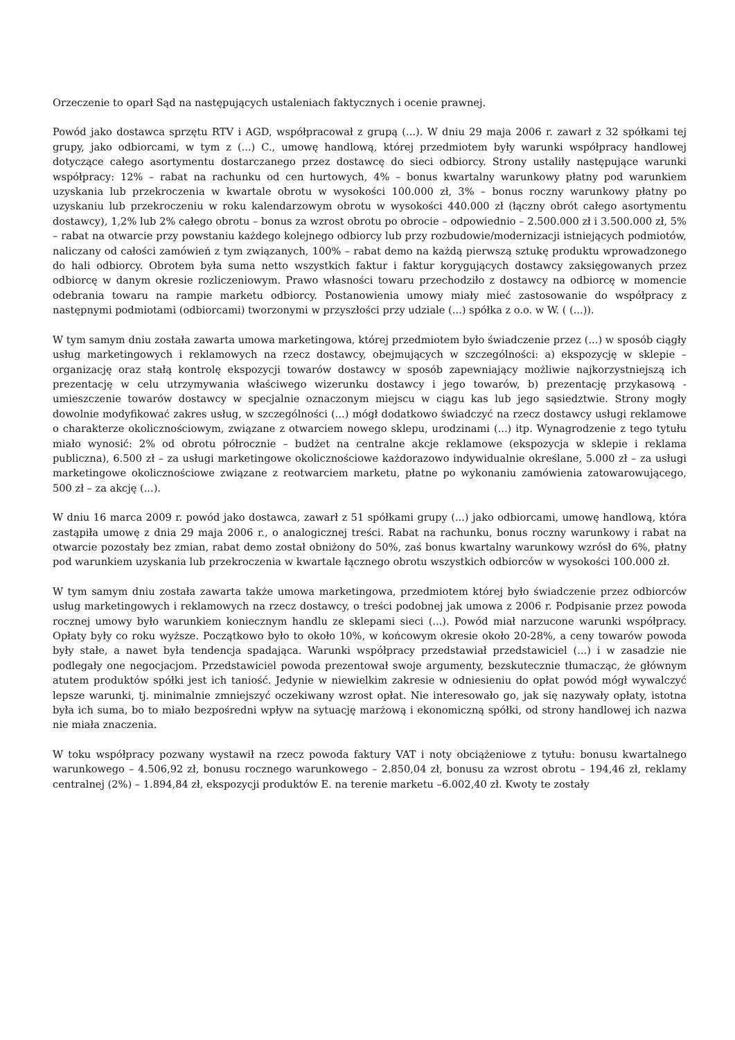Orzeczenie to oparł Sąd na następujących ustaleniach faktycznych i ocenie prawnej.
Powód jako dostawca sprzętu RTV i AGD, współpracował z grupą (...). W dniu 29 maja 2006 r. zawarł z 32 spółkami tej grupy, jako odbiorcami, w tym z (...) C., umowę handlową, której przedmiotem były warunki współpracy handlowej dotyczące całego asortymentu dostarczanego przez dostawcę do sieci odbiorcy. Strony ustaliły następujące warunki współpracy: 12% – rabat na rachunku od cen hurtowych, 4% – bonus kwartalny warunkowy płatny pod warunkiem uzyskania lub przekroczenia w kwartale obrotu w wysokości 100.000 zł, 3% – bonus roczny warunkowy płatny po uzyskaniu lub przekroczeniu w roku kalendarzowym obrotu w wysokości 440.000 zł (łączny obrót całego asortymentu dostawcy), 1,2% lub 2% całego obrotu – bonus za wzrost obrotu po obrocie – odpowiednio – 2.500.000 zł i 3.500.000 zł, 5% – rabat na otwarcie przy powstaniu każdego kolejnego odbiorcy lub przy rozbudowie/modernizacji istniejących podmiotów, naliczany od całości zamówień z tym związanych, 100% – rabat demo na każdą pierwszą sztukę produktu wprowadzonego do hali odbiorcy. Obrotem była suma netto wszystkich faktur i faktur korygujących dostawcy zaksięgowanych przez odbiorcę w danym okresie rozliczeniowym. Prawo własności towaru przechodziło z dostawcy na odbiorcę w momencie odebrania towaru na rampie marketu odbiorcy. Postanowienia umowy miały mieć zastosowanie do współpracy z następnymi podmiotami (odbiorcami) tworzonymi w przyszłości przy udziale (...) spółka z o.o. w W. ( (...)).
W tym samym dniu została zawarta umowa marketingowa, której przedmiotem było świadczenie przez (...) w sposób ciągły usług marketingowych i reklamowych na rzecz dostawcy, obejmujących w szczególności: a) ekspozycję w sklepie – organizację oraz stałą kontrolę ekspozycji towarów dostawcy w sposób zapewniający możliwie najkorzystniejszą ich prezentację w celu utrzymywania właściwego wizerunku dostawcy i jego towarów, b) prezentację przykasową - umieszczenie towarów dostawcy w specjalnie oznaczonym miejscu w ciągu kas lub jego sąsiedztwie. Strony mogły dowolnie modyfikować zakres usług, w szczególności (...) mógł dodatkowo świadczyć na rzecz dostawcy usługi reklamowe o charakterze okolicznościowym, związane z otwarciem nowego sklepu, urodzinami (...) itp. Wynagrodzenie z tego tytułu miało wynosić: 2% od obrotu półrocznie – budżet na centralne akcje reklamowe (ekspozycja w sklepie i reklama publiczna), 6.500 zł – za usługi marketingowe okolicznościowe każdorazowo indywidualnie określane, 5.000 zł – za usługi marketingowe okolicznościowe związane z reotwarciem marketu, płatne po wykonaniu zamówienia zatowarowującego, 500 zł – za akcję (...).
W dniu 16 marca 2009 r. powód jako dostawca, zawarł z 51 spółkami grupy (...) jako odbiorcami, umowę handlową, która zastąpiła umowę z dnia 29 maja 2006 r., o analogicznej treści. Rabat na rachunku, bonus roczny warunkowy i rabat na otwarcie pozostały bez zmian, rabat demo został obniżony do 50%, zaś bonus kwartalny warunkowy wzrósł do 6%, płatny pod warunkiem uzyskania lub przekroczenia w kwartale łącznego obrotu wszystkich odbiorców w wysokości 100.000 zł.
W tym samym dniu została zawarta także umowa marketingowa, przedmiotem której było świadczenie przez odbiorców usług marketingowych i reklamowych na rzecz dostawcy, o treści podobnej jak umowa z 2006 r. Podpisanie przez powoda rocznej umowy było warunkiem koniecznym handlu ze sklepami sieci (...). Powód miał narzucone warunki współpracy. Opłaty były co roku wyższe. Początkowo było to około 10%, w końcowym okresie około 20-28%, a ceny towarów powoda były stałe, a nawet była tendencja spadająca. Warunki współpracy przedstawiał przedstawiciel (...) i w zasadzie nie podlegały one negocjacjom. Przedstawiciel powoda prezentował swoje argumenty, bezskutecznie tłumacząc, że głównym atutem produktów spółki jest ich taniość. Jedynie w niewielkim zakresie w odniesieniu do opłat powód mógł wywalczyć lepsze warunki, tj. minimalnie zmniejszyć oczekiwany wzrost opłat. Nie interesowało go, jak się nazywały opłaty, istotna była ich suma, bo to miało bezpośredni wpływ na sytuację marżową i ekonomiczną spółki, od strony handlowej ich nazwa nie miała znaczenia.
W toku współpracy pozwany wystawił na rzecz powoda faktury VAT i noty obciążeniowe z tytułu: bonusu kwartalnego warunkowego – 4.506,92 zł, bonusu rocznego warunkowego – 2.850,04 zł, bonusu za wzrost obrotu – 194,46 zł, reklamy centralnej (2%) – 1.894,84 zł, ekspozycji produktów E. na terenie marketu –6.002,40 zł. Kwoty te zostały